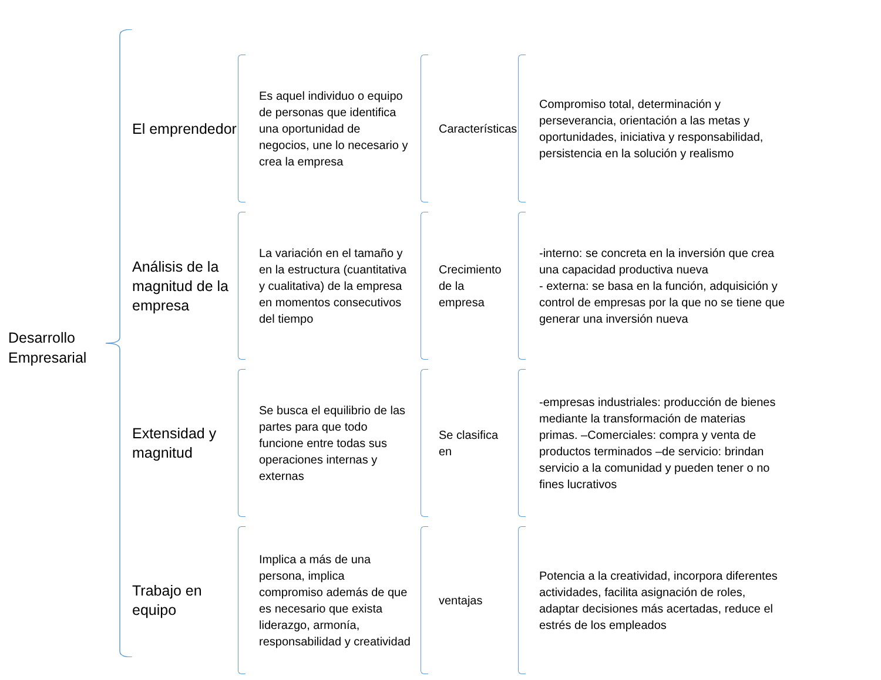Desarrollo Empresarial
El emprendedor
Es aquel individuo o equipo de personas que identifica una oportunidad de negocios, une lo necesario y crea la empresa
Características
Compromiso total, determinación y perseverancia, orientación a las metas y oportunidades, iniciativa y responsabilidad, persistencia en la solución y realismo
Análisis de la magnitud de la empresa
La variación en el tamaño y en la estructura (cuantitativa y cualitativa) de la empresa en momentos consecutivos del tiempo
Crecimiento de la empresa
-interno: se concreta en la inversión que crea una capacidad productiva nueva
- externa: se basa en la función, adquisición y control de empresas por la que no se tiene que generar una inversión nueva
Extensidad y magnitud
Se busca el equilibrio de las partes para que todo funcione entre todas sus operaciones internas y externas
Se clasifica en
-empresas industriales: producción de bienes mediante la transformación de materias primas. –Comerciales: compra y venta de productos terminados –de servicio: brindan servicio a la comunidad y pueden tener o no fines lucrativos
Trabajo en equipo
Implica a más de una persona, implica compromiso además de que es necesario que exista liderazgo, armonía, responsabilidad y creatividad
ventajas
Potencia a la creatividad, incorpora diferentes actividades, facilita asignación de roles, adaptar decisiones más acertadas, reduce el estrés de los empleados